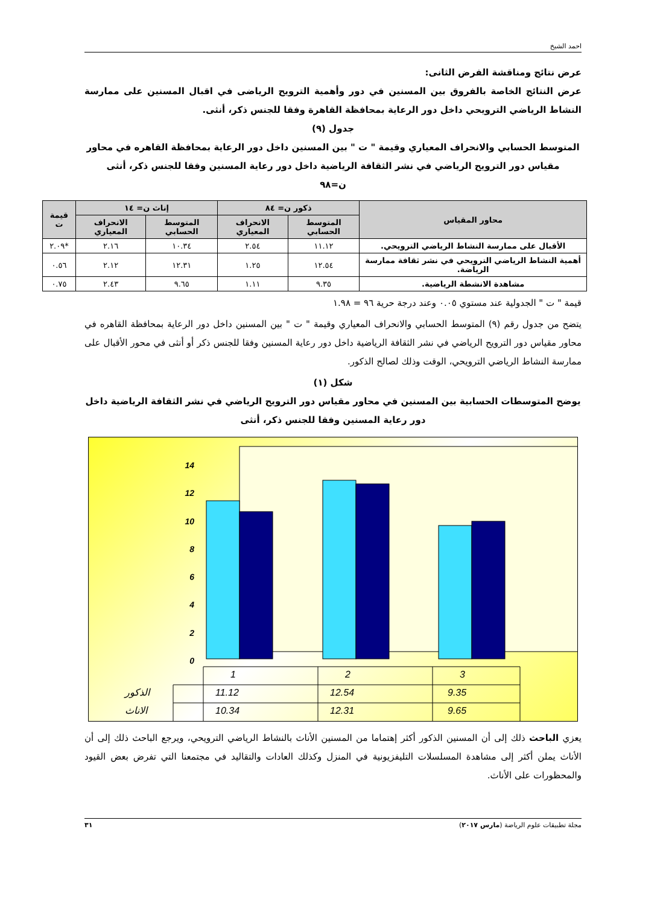احمد الشيخ
عرض نتائج ومناقشة الفرض الثانى:
عرض النتائج الخاصة بالفروق بين المسنين في دور وأهمية الترويح الرياضى في اقبال المسنين على ممارسة النشاط الرياضي الترويحي داخل دور الرعاية بمحافظة القاهرة وفقا للجنس ذكر، أنثى.
جدول (٩)
المتوسط الحسابي والانحراف المعياري وقيمة " ت " بين المسنين داخل دور الرعاية بمحافظة القاهره في محاور مقياس دور الترويح الرياضي في نشر الثقافة الرياضية داخل دور رعاية المسنين وفقا للجنس ذكر، أنثى
ن=٩٨
| محاور المقياس | ذكور ن= ٨٤ | | إناث ن= ١٤ | | قيمة ت |
| --- | --- | --- | --- | --- | --- |
| | المتوسط الحسابي | الانحراف المعياري | المتوسط الحسابي | الانحراف المعياري | |
| الأقبال على ممارسة النشاط الرياضي الترويحي. | ١١.١٢ | ٢.٥٤ | ١٠.٣٤ | ٢.١٦ | *٢.٠٩ |
| أهمية النشاط الرياضي الترويحي في نشر ثقافة ممارسة الرياضة. | ١٢.٥٤ | ١.٢٥ | ١٢.٣١ | ٢.١٢ | ٠.٥٦ |
| مشاهدة الانشطة الرياضية. | ٩.٣٥ | ١.١١ | ٩.٦٥ | ٢.٤٣ | ٠.٧٥ |
قيمة " ت " الجدولية عند مستوي ٠.٠٥ وعند درجة حرية ٩٦ = ١.٩٨
يتضح من جدول رقم (٩) المتوسط الحسابي والانحراف المعياري وقيمة " ت " بين المسنين داخل دور الرعاية بمحافظة القاهره في محاور مقياس دور الترويح الرياضي في نشر الثقافة الرياضية داخل دور رعاية المسنين وفقا للجنس ذكر أو أنثى في محور الأقبال على ممارسة النشاط الرياضي الترويحي، الوقت وذلك لصالح الذكور.
شكل (١)
يوضح المتوسطات الحسابية بين المسنين في محاور مقياس دور الترويح الرياضي في نشر الثقافة الرياضية داخل دور رعاية المسنين وفقا للجنس ذكر، أنثى
0
2
4
6
8
10
12
14
1
2
3
الذكور
11.12
12.54
9.35
الاناث
10.34
12.31
9.65
يعزي الباحث ذلك إلى أن المسنين الذكور أكثر إهتماما من المسنين الأناث بالنشاط الرياضي الترويحي، ويرجع الباحث ذلك إلى أن الأناث يملن أكثر إلى مشاهدة المسلسلات التليفزيونية في المنزل وكذلك العادات والتقاليد في مجتمعنا التي تفرض بعض القيود والمحظورات على الأناث.
مجلة تطبيقات علوم الرياضة (مارس ٢٠١٧) ٣١